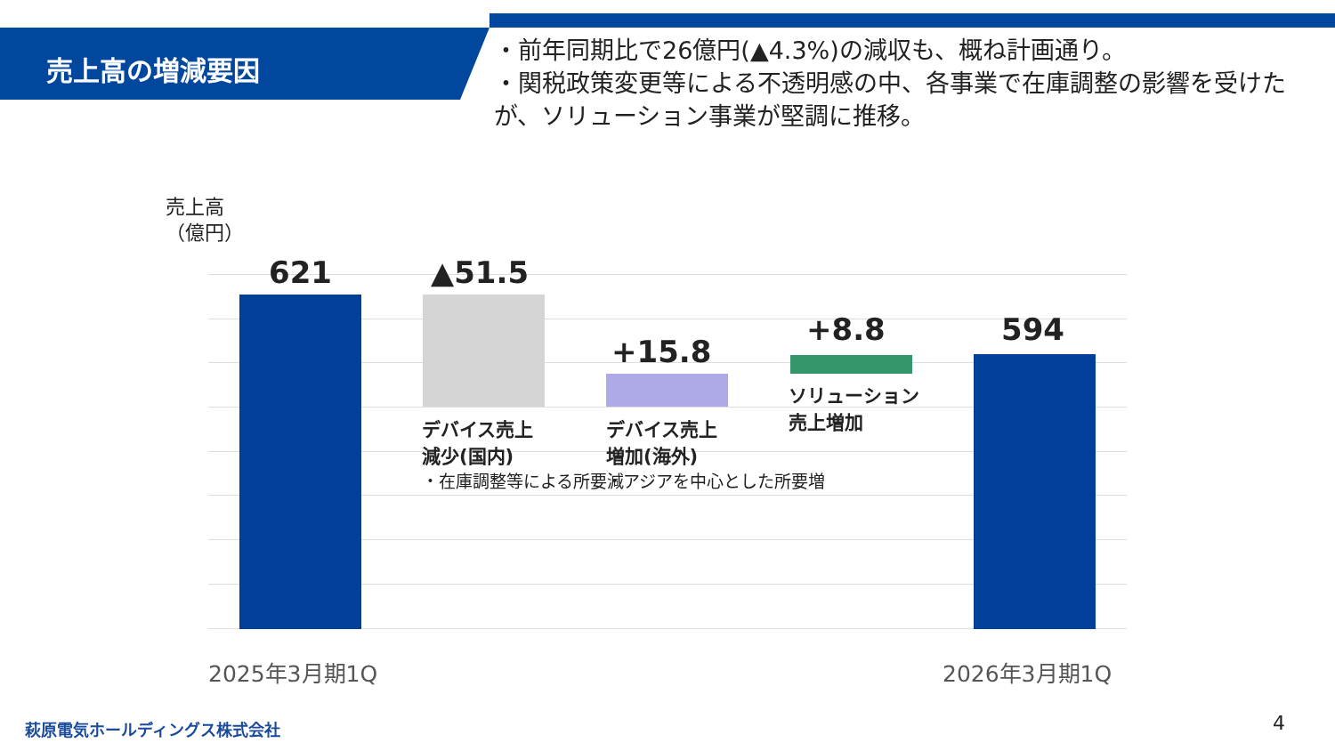売上高の増減要因
・前年同期比で26億円(▲4.3%)の減収も、概ね計画通り。
・関税政策変更等による不透明感の中、各事業で在庫調整の影響を受けたが、ソリューション事業が堅調に推移。
売上高
（億円）
621 ▲51.5
+15.8
+8.8 594
デバイス売上
減少(国内)
・在庫調整等による所要減
デバイス売上
増加(海外)
・アジアを中心とした所要増
ソリューション
売上増加
2025年3月期1Q 2026年3月期1Q
萩原電気ホールディングス株式会社 4